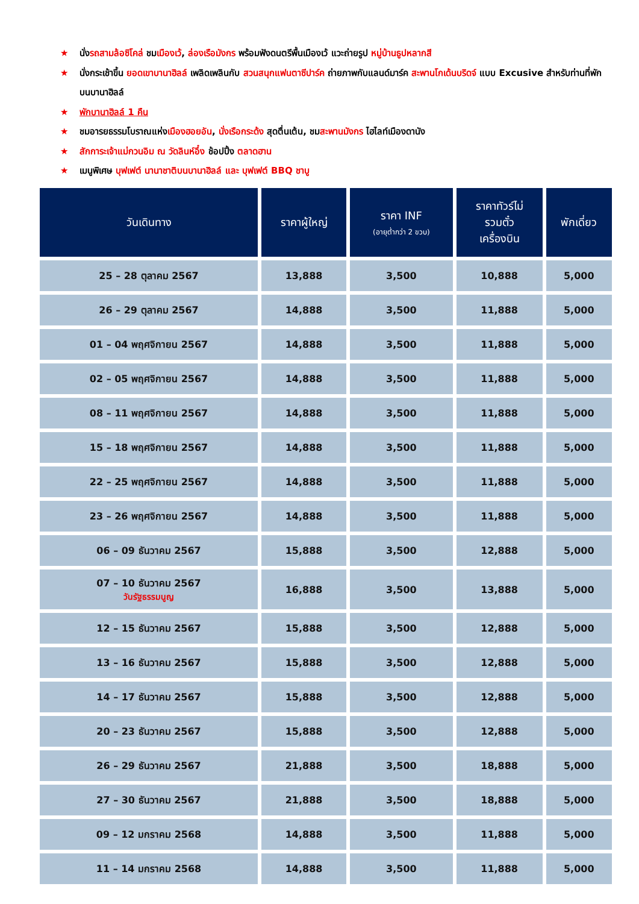★ นั่งรถสามล้อซิโคล่ ชมเมืองเว้, ล่องเรือมังกร พร้อมฟังดนตรีพื้นเมืองเว้ แวะถ่ายรูป หมู่บ้านธูปหลากสี
★ นั่งกระเช้าขึ้น ยอดเขาบานาฮิลล์ เพลิดเพลินกับ สวนสนุกแฟนตาซีปาร์ค ถ่ายภาพกับแลนด์มาร์ค สะพานโกเด้นบริดจ์ แบบ Excusive สำหรับท่านที่พักบนบานาฮิลล์
★ พักบานาฮิลล์ 1 คืน
★ ชมอารยธรรมโบราณแห่งเมืองฮอยอัน, นั่งเรือกระด้ง สุดตื่นเต้น, ชมสะพานมังกร ไฮไลท์เมืองดานัง
★ สักการะเจ้าแม่กวนอิม ณ วัดลินห์อึ๋ง ช้อปปิ้ง ตลาดฮาน
★ เมนูพิเศษ บุฟเฟต์ นานาชาติบนบานาฮิลล์ และ บุฟเฟต์ BBQ ชาบู
| วันเดินทาง | ราคาผู้ใหญ่ | ราคา INF (อายุต่ำกว่า 2 ขวบ) | ราคาทัวร์ไม่ รวมตั๋ว เครื่องบิน | พักเดี่ยว |
| --- | --- | --- | --- | --- |
| 25 – 28 ตุลาคม 2567 | 13,888 | 3,500 | 10,888 | 5,000 |
| 26 – 29 ตุลาคม 2567 | 14,888 | 3,500 | 11,888 | 5,000 |
| 01 – 04 พฤศจิกายน 2567 | 14,888 | 3,500 | 11,888 | 5,000 |
| 02 – 05 พฤศจิกายน 2567 | 14,888 | 3,500 | 11,888 | 5,000 |
| 08 – 11 พฤศจิกายน 2567 | 14,888 | 3,500 | 11,888 | 5,000 |
| 15 – 18 พฤศจิกายน 2567 | 14,888 | 3,500 | 11,888 | 5,000 |
| 22 – 25 พฤศจิกายน 2567 | 14,888 | 3,500 | 11,888 | 5,000 |
| 23 – 26 พฤศจิกายน 2567 | 14,888 | 3,500 | 11,888 | 5,000 |
| 06 – 09 ธันวาคม 2567 | 15,888 | 3,500 | 12,888 | 5,000 |
| 07 – 10 ธันวาคม 2567 วันรัฐธรรมนูญ | 16,888 | 3,500 | 13,888 | 5,000 |
| 12 – 15 ธันวาคม 2567 | 15,888 | 3,500 | 12,888 | 5,000 |
| 13 – 16 ธันวาคม 2567 | 15,888 | 3,500 | 12,888 | 5,000 |
| 14 – 17 ธันวาคม 2567 | 15,888 | 3,500 | 12,888 | 5,000 |
| 20 – 23 ธันวาคม 2567 | 15,888 | 3,500 | 12,888 | 5,000 |
| 26 – 29 ธันวาคม 2567 | 21,888 | 3,500 | 18,888 | 5,000 |
| 27 – 30 ธันวาคม 2567 | 21,888 | 3,500 | 18,888 | 5,000 |
| 09 – 12 มกราคม 2568 | 14,888 | 3,500 | 11,888 | 5,000 |
| 11 – 14 มกราคม 2568 | 14,888 | 3,500 | 11,888 | 5,000 |